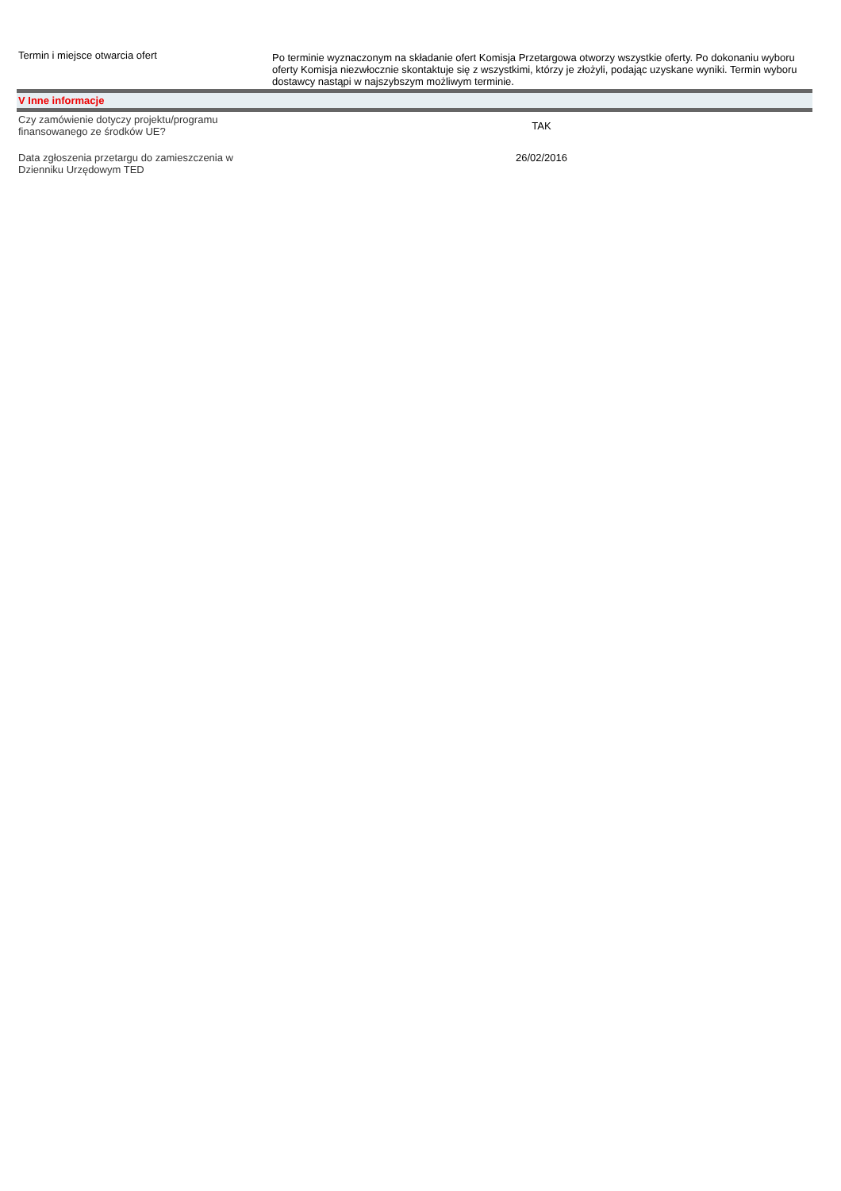| Termin i miejsce otwarcia ofert | Po terminie wyznaczonym na składanie ofert Komisja Przetargowa otworzy wszystkie oferty. Po dokonaniu wyboru oferty Komisja niezwłocznie skontaktuje się z wszystkimi, którzy je złożyli, podając uzyskane wyniki. Termin wyboru dostawcy nastąpi w najszybszym możliwym terminie. |
| V Inne informacje | |
| Czy zamówienie dotyczy projektu/programu finansowanego ze środków UE? | TAK |
| Data zgłoszenia przetargu do zamieszczenia w Dzienniku Urzędowym TED | 26/02/2016 |